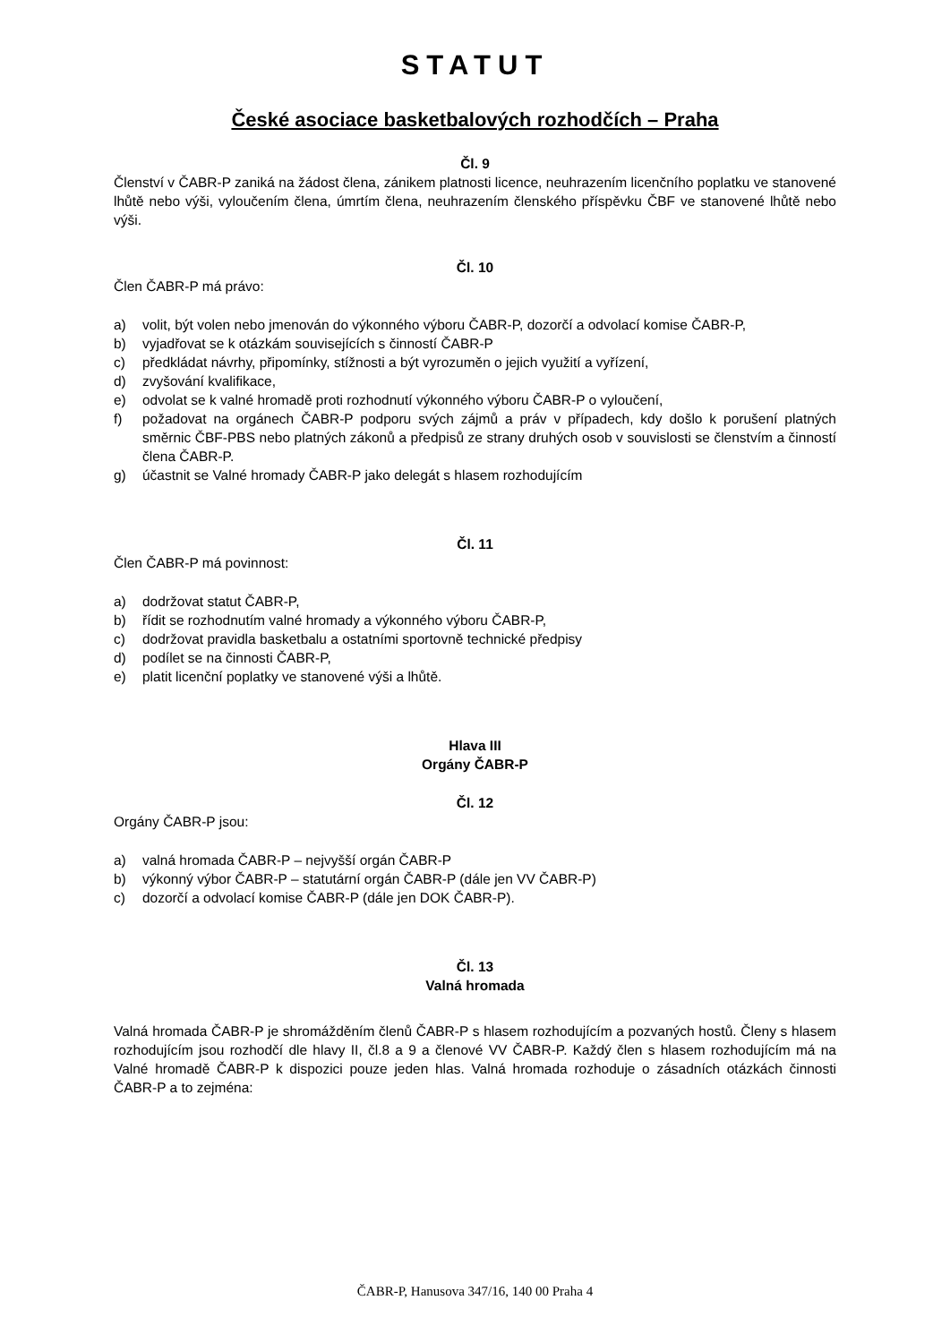STATUT
České asociace basketbalových rozhodčích – Praha
Čl. 9
Členství v ČABR-P zaniká na žádost člena, zánikem platnosti licence, neuhrazením licenčního poplatku ve stanovené lhůtě nebo výši, vyloučením člena, úmrtím člena, neuhrazením členského příspěvku ČBF ve stanovené lhůtě nebo výši.
Čl. 10
Člen ČABR-P má právo:
a) volit, být volen nebo jmenován do výkonného výboru ČABR-P, dozorčí a odvolací komise ČABR-P,
b) vyjadřovat se k otázkám souvisejících s činností ČABR-P
c) předkládat návrhy, připomínky, stížnosti a být vyrozuměn o jejich využití a vyřízení,
d) zvyšování kvalifikace,
e) odvolat se k valné hromadě proti rozhodnutí výkonného výboru ČABR-P o vyloučení,
f) požadovat na orgánech ČABR-P podporu svých zájmů a práv v případech, kdy došlo k porušení platných směrnic ČBF-PBS nebo platných zákonů a předpisů ze strany druhých osob v souvislosti se členstvím a činností člena ČABR-P.
g) účastnit se Valné hromady ČABR-P jako delegát s hlasem rozhodujícím
Čl. 11
Člen ČABR-P má povinnost:
a) dodržovat statut ČABR-P,
b) řídit se rozhodnutím valné hromady a výkonného výboru ČABR-P,
c) dodržovat pravidla basketbalu a ostatními sportovně technické předpisy
d) podílet se na činnosti ČABR-P,
e) platit licenční poplatky ve stanovené výši a lhůtě.
Hlava III
Orgány ČABR-P
Čl. 12
Orgány ČABR-P jsou:
a) valná hromada ČABR-P – nejvyšší orgán ČABR-P
b) výkonný výbor ČABR-P – statutární orgán ČABR-P (dále jen VV ČABR-P)
c) dozorčí a odvolací komise ČABR-P (dále jen DOK ČABR-P).
Čl. 13
Valná hromada
Valná hromada ČABR-P je shromážděním členů ČABR-P s hlasem rozhodujícím a pozvaných hostů. Členy s hlasem rozhodujícím jsou rozhodčí dle hlavy II, čl.8 a 9 a členové VV ČABR-P. Každý člen s hlasem rozhodujícím má na Valné hromadě ČABR-P k dispozici pouze jeden hlas. Valná hromada rozhoduje o zásadních otázkách činnosti ČABR-P a to zejména:
ČABR-P, Hanusova 347/16, 140 00 Praha 4